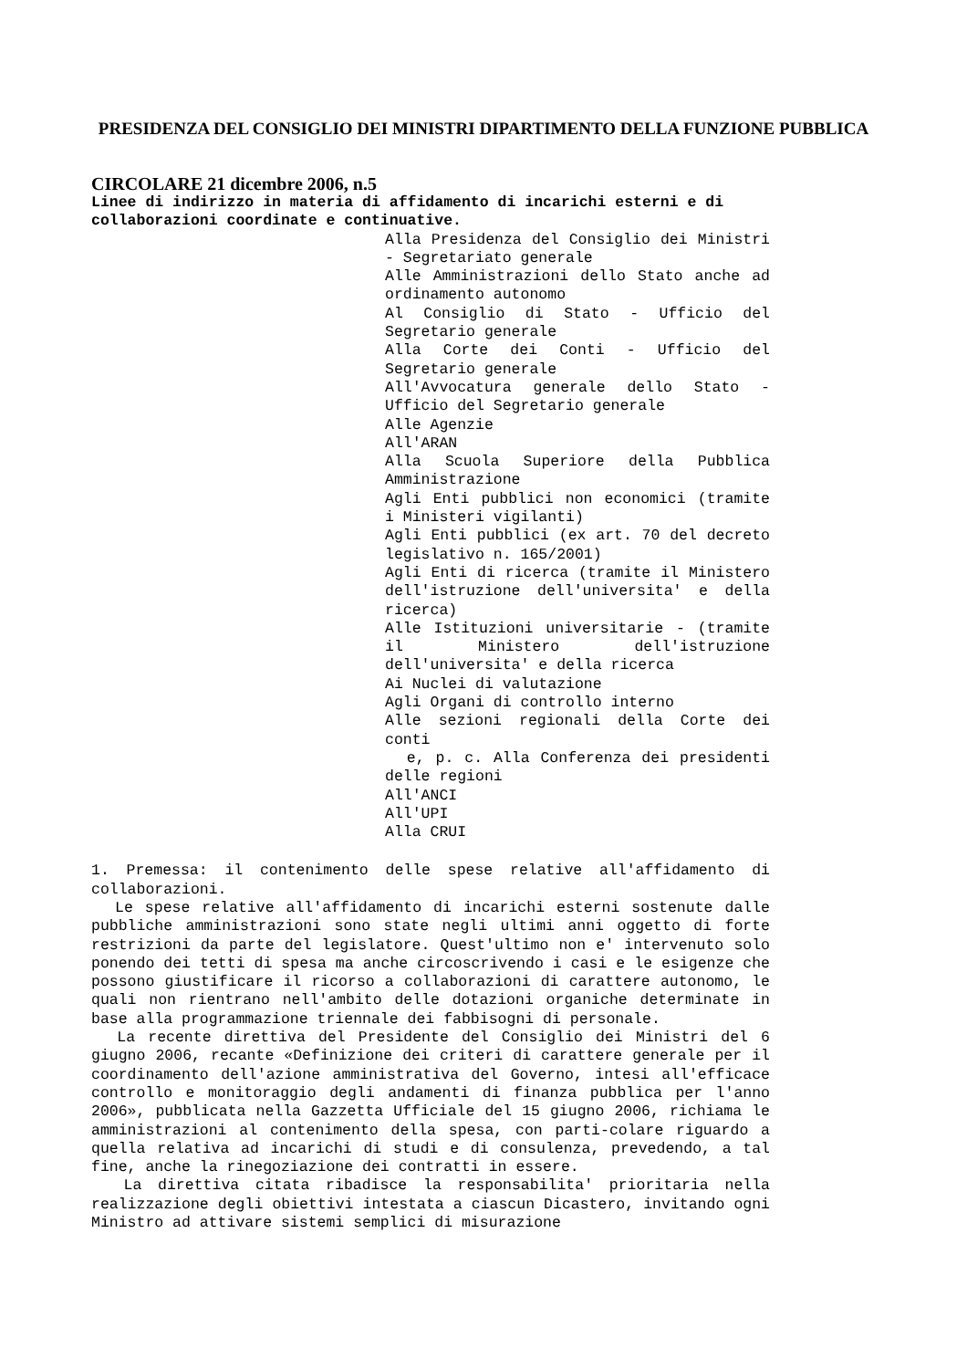PRESIDENZA DEL CONSIGLIO DEI MINISTRI DIPARTIMENTO DELLA FUNZIONE PUBBLICA
CIRCOLARE 21 dicembre 2006, n.5
Linee di indirizzo in materia di affidamento di incarichi esterni e di collaborazioni coordinate e continuative.
Alla Presidenza del Consiglio dei Ministri - Segretariato generale
Alle Amministrazioni dello Stato anche ad ordinamento autonomo
Al Consiglio di Stato - Ufficio del Segretario generale
Alla Corte dei Conti - Ufficio del Segretario generale
All'Avvocatura generale dello Stato - Ufficio del Segretario generale
Alle Agenzie
All'ARAN
Alla Scuola Superiore della Pubblica Amministrazione
Agli Enti pubblici non economici (tramite i Ministeri vigilanti)
Agli Enti pubblici (ex art. 70 del decreto legislativo n. 165/2001)
Agli Enti di ricerca (tramite il Ministero dell'istruzione dell'universita' e della ricerca)
Alle Istituzioni universitarie - (tramite il Ministero dell'istruzione dell'universita' e della ricerca
Ai Nuclei di valutazione
Agli Organi di controllo interno
Alle sezioni regionali della Corte dei conti
e, p. c. Alla Conferenza dei presidenti delle regioni
All'ANCI
All'UPI
Alla CRUI
1. Premessa: il contenimento delle spese relative all'affidamento di collaborazioni.
Le spese relative all'affidamento di incarichi esterni sostenute dalle pubbliche amministrazioni sono state negli ultimi anni oggetto di forte restrizioni da parte del legislatore. Quest'ultimo non e' intervenuto solo ponendo dei tetti di spesa ma anche circoscrivendo i casi e le esigenze che possono giustificare il ricorso a collaborazioni di carattere autonomo, le quali non rientrano nell'ambito delle dotazioni organiche determinate in base alla programmazione triennale dei fabbisogni di personale.
La recente direttiva del Presidente del Consiglio dei Ministri del 6 giugno 2006, recante «Definizione dei criteri di carattere generale per il coordinamento dell'azione amministrativa del Governo, intesi all'efficace controllo e monitoraggio degli andamenti di finanza pubblica per l'anno 2006», pubblicata nella Gazzetta Ufficiale del 15 giugno 2006, richiama le amministrazioni al contenimento della spesa, con parti-colare riguardo a quella relativa ad incarichi di studi e di consulenza, prevedendo, a tal fine, anche la rinegoziazione dei contratti in essere.
La direttiva citata ribadisce la responsabilita' prioritaria nella realizzazione degli obiettivi intestata a ciascun Dicastero, invitando ogni Ministro ad attivare sistemi semplici di misurazione